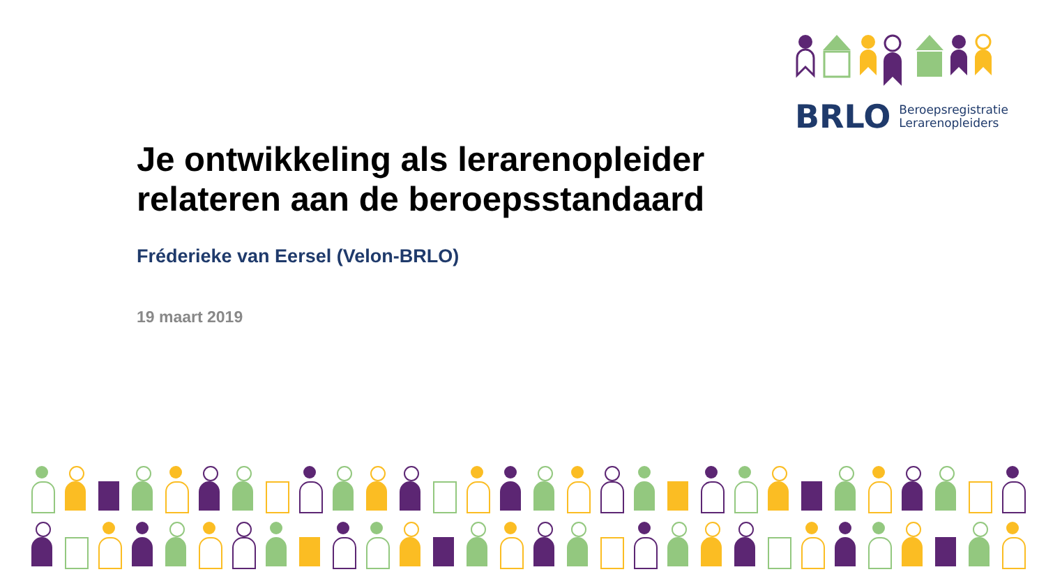BRLO Beroepsregistratie
Lerarenopleiders
Je ontwikkeling als lerarenopleider
relateren aan de beroepsstandaard
Fréderieke van Eersel (Velon-BRLO)
19 maart 2019